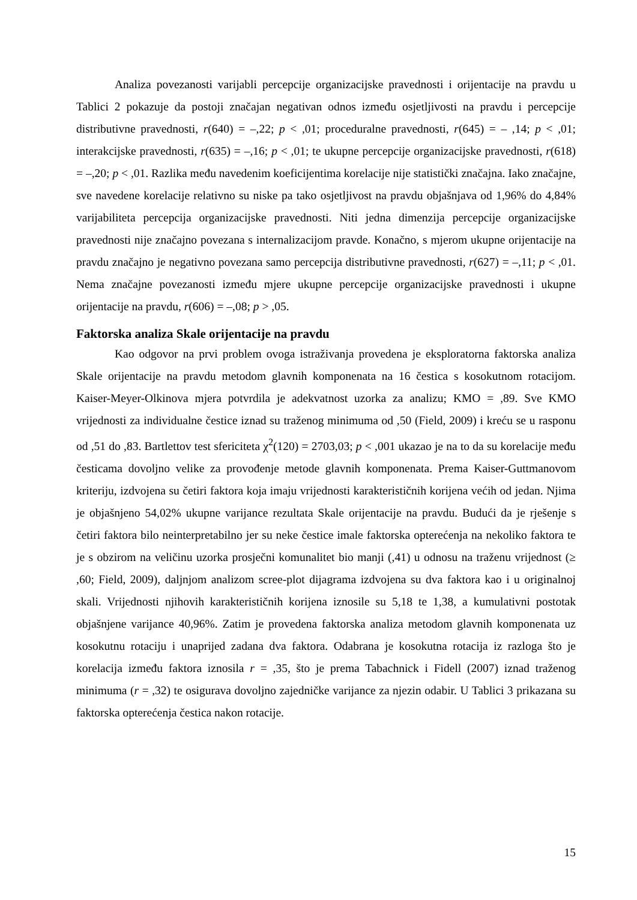Analiza povezanosti varijabli percepcije organizacijske pravednosti i orijentacije na pravdu u Tablici 2 pokazuje da postoji značajan negativan odnos između osjetljivosti na pravdu i percepcije distributivne pravednosti, r(640) = –,22; p < ,01; proceduralne pravednosti, r(645) = – ,14; p < ,01; interakcijske pravednosti, r(635) = –,16; p < ,01; te ukupne percepcije organizacijske pravednosti, r(618) = –,20; p < ,01. Razlika među navedenim koeficijentima korelacije nije statistički značajna. Iako značajne, sve navedene korelacije relativno su niske pa tako osjetljivost na pravdu objašnjava od 1,96% do 4,84% varijabiliteta percepcija organizacijske pravednosti. Niti jedna dimenzija percepcije organizacijske pravednosti nije značajno povezana s internalizacijom pravde. Konačno, s mjerom ukupne orijentacije na pravdu značajno je negativno povezana samo percepcija distributivne pravednosti, r(627) = –,11; p < ,01. Nema značajne povezanosti između mjere ukupne percepcije organizacijske pravednosti i ukupne orijentacije na pravdu, r(606) = –,08; p > ,05.
Faktorska analiza Skale orijentacije na pravdu
Kao odgovor na prvi problem ovoga istraživanja provedena je eksploratorna faktorska analiza Skale orijentacije na pravdu metodom glavnih komponenata na 16 čestica s kosokutnom rotacijom. Kaiser-Meyer-Olkinova mjera potvrdila je adekvatnost uzorka za analizu; KMO = ,89. Sve KMO vrijednosti za individualne čestice iznad su traženog minimuma od ,50 (Field, 2009) i kreću se u rasponu od ,51 do ,83. Bartlettov test sfericiteta χ<sup>2</sup>(120) = 2703,03; p < ,001 ukazao je na to da su korelacije među česticama dovoljno velike za provođenje metode glavnih komponenata. Prema Kaiser-Guttmanovom kriteriju, izdvojena su četiri faktora koja imaju vrijednosti karakterističnih korijena većih od jedan. Njima je objašnjeno 54,02% ukupne varijance rezultata Skale orijentacije na pravdu. Budući da je rješenje s četiri faktora bilo neinterpretabilno jer su neke čestice imale faktorska opterećenja na nekoliko faktora te je s obzirom na veličinu uzorka prosječni komunalitet bio manji (,41) u odnosu na traženu vrijednost (≥ ,60; Field, 2009), daljnjom analizom scree-plot dijagrama izdvojena su dva faktora kao i u originalnoj skali. Vrijednosti njihovih karakterističnih korijena iznosile su 5,18 te 1,38, a kumulativni postotak objašnjene varijance 40,96%. Zatim je provedena faktorska analiza metodom glavnih komponenata uz kosokutnu rotaciju i unaprijed zadana dva faktora. Odabrana je kosokutna rotacija iz razloga što je korelacija između faktora iznosila r = ,35, što je prema Tabachnick i Fidell (2007) iznad traženog minimuma (r = ,32) te osigurava dovoljno zajedničke varijance za njezin odabir. U Tablici 3 prikazana su faktorska opterećenja čestica nakon rotacije.
15